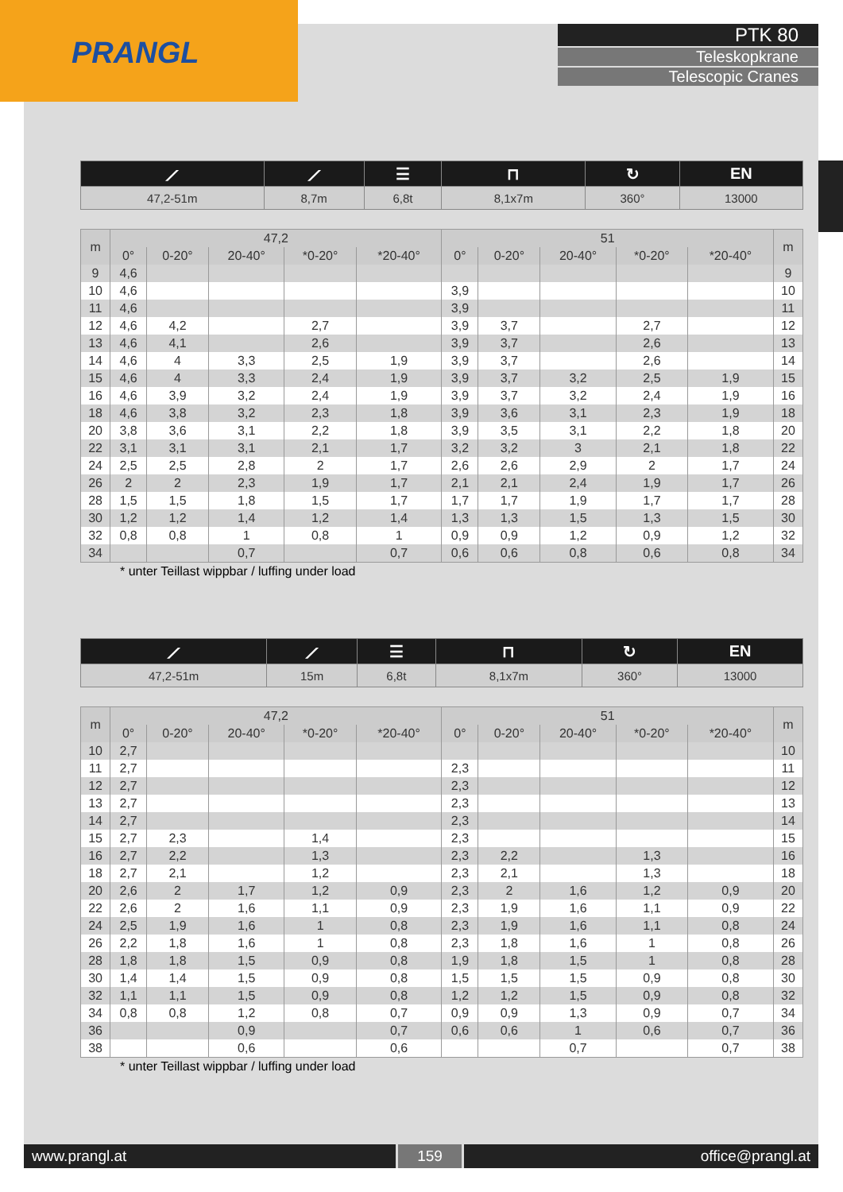PRANGL
PTK 80
Teleskopkrane
Telescopic Cranes
| ⟋ | ⟋ | ☰ | ⊓ | ↻ | EN |
| 47,2-51m | 8,7m | 6,8t | 8,1x7m | 360° | 13000 |
| m | 47,2 | | | | | 51 | | | | | m |
| --- | --- | --- | --- | --- | --- | --- | --- | --- | --- | --- | --- |
| | 0° | 0-20° | 20-40° | *0-20° | *20-40° | 0° | 0-20° | 20-40° | *0-20° | *20-40° | |
| 9 | 4,6 | | | | | | | | | | 9 |
| 10 | 4,6 | | | | | 3,9 | | | | | 10 |
| 11 | 4,6 | | | | | 3,9 | | | | | 11 |
| 12 | 4,6 | 4,2 | | 2,7 | | 3,9 | 3,7 | | 2,7 | | 12 |
| 13 | 4,6 | 4,1 | | 2,6 | | 3,9 | 3,7 | | 2,6 | | 13 |
| 14 | 4,6 | 4 | 3,3 | 2,5 | 1,9 | 3,9 | 3,7 | | 2,6 | | 14 |
| 15 | 4,6 | 4 | 3,3 | 2,4 | 1,9 | 3,9 | 3,7 | 3,2 | 2,5 | 1,9 | 15 |
| 16 | 4,6 | 3,9 | 3,2 | 2,4 | 1,9 | 3,9 | 3,7 | 3,2 | 2,4 | 1,9 | 16 |
| 18 | 4,6 | 3,8 | 3,2 | 2,3 | 1,8 | 3,9 | 3,6 | 3,1 | 2,3 | 1,9 | 18 |
| 20 | 3,8 | 3,6 | 3,1 | 2,2 | 1,8 | 3,9 | 3,5 | 3,1 | 2,2 | 1,8 | 20 |
| 22 | 3,1 | 3,1 | 3,1 | 2,1 | 1,7 | 3,2 | 3,2 | 3 | 2,1 | 1,8 | 22 |
| 24 | 2,5 | 2,5 | 2,8 | 2 | 1,7 | 2,6 | 2,6 | 2,9 | 2 | 1,7 | 24 |
| 26 | 2 | 2 | 2,3 | 1,9 | 1,7 | 2,1 | 2,1 | 2,4 | 1,9 | 1,7 | 26 |
| 28 | 1,5 | 1,5 | 1,8 | 1,5 | 1,7 | 1,7 | 1,7 | 1,9 | 1,7 | 1,7 | 28 |
| 30 | 1,2 | 1,2 | 1,4 | 1,2 | 1,4 | 1,3 | 1,3 | 1,5 | 1,3 | 1,5 | 30 |
| 32 | 0,8 | 0,8 | 1 | 0,8 | 1 | 0,9 | 0,9 | 1,2 | 0,9 | 1,2 | 32 |
| 34 | | | 0,7 | | 0,7 | 0,6 | 0,6 | 0,8 | 0,6 | 0,8 | 34 |
* unter Teillast wippbar / luffing under load
| ⟋ | ⟋ | ☰ | ⊓ | ↻ | EN |
| 47,2-51m | 15m | 6,8t | 8,1x7m | 360° | 13000 |
| m | 47,2 | | | | | 51 | | | | | m |
| --- | --- | --- | --- | --- | --- | --- | --- | --- | --- | --- | --- |
| | 0° | 0-20° | 20-40° | *0-20° | *20-40° | 0° | 0-20° | 20-40° | *0-20° | *20-40° | |
| 10 | 2,7 | | | | | | | | | | 10 |
| 11 | 2,7 | | | | | 2,3 | | | | | 11 |
| 12 | 2,7 | | | | | 2,3 | | | | | 12 |
| 13 | 2,7 | | | | | 2,3 | | | | | 13 |
| 14 | 2,7 | | | | | 2,3 | | | | | 14 |
| 15 | 2,7 | 2,3 | | 1,4 | | 2,3 | | | | | 15 |
| 16 | 2,7 | 2,2 | | 1,3 | | 2,3 | 2,2 | | 1,3 | | 16 |
| 18 | 2,7 | 2,1 | | 1,2 | | 2,3 | 2,1 | | 1,3 | | 18 |
| 20 | 2,6 | 2 | 1,7 | 1,2 | 0,9 | 2,3 | 2 | 1,6 | 1,2 | 0,9 | 20 |
| 22 | 2,6 | 2 | 1,6 | 1,1 | 0,9 | 2,3 | 1,9 | 1,6 | 1,1 | 0,9 | 22 |
| 24 | 2,5 | 1,9 | 1,6 | 1 | 0,8 | 2,3 | 1,9 | 1,6 | 1,1 | 0,8 | 24 |
| 26 | 2,2 | 1,8 | 1,6 | 1 | 0,8 | 2,3 | 1,8 | 1,6 | 1 | 0,8 | 26 |
| 28 | 1,8 | 1,8 | 1,5 | 0,9 | 0,8 | 1,9 | 1,8 | 1,5 | 1 | 0,8 | 28 |
| 30 | 1,4 | 1,4 | 1,5 | 0,9 | 0,8 | 1,5 | 1,5 | 1,5 | 0,9 | 0,8 | 30 |
| 32 | 1,1 | 1,1 | 1,5 | 0,9 | 0,8 | 1,2 | 1,2 | 1,5 | 0,9 | 0,8 | 32 |
| 34 | 0,8 | 0,8 | 1,2 | 0,8 | 0,7 | 0,9 | 0,9 | 1,3 | 0,9 | 0,7 | 34 |
| 36 | | | 0,9 | | 0,7 | 0,6 | 0,6 | 1 | 0,6 | 0,7 | 36 |
| 38 | | | 0,6 | | 0,6 | | | 0,7 | | 0,7 | 38 |
* unter Teillast wippbar / luffing under load
www.prangl.at 159 office@prangl.at